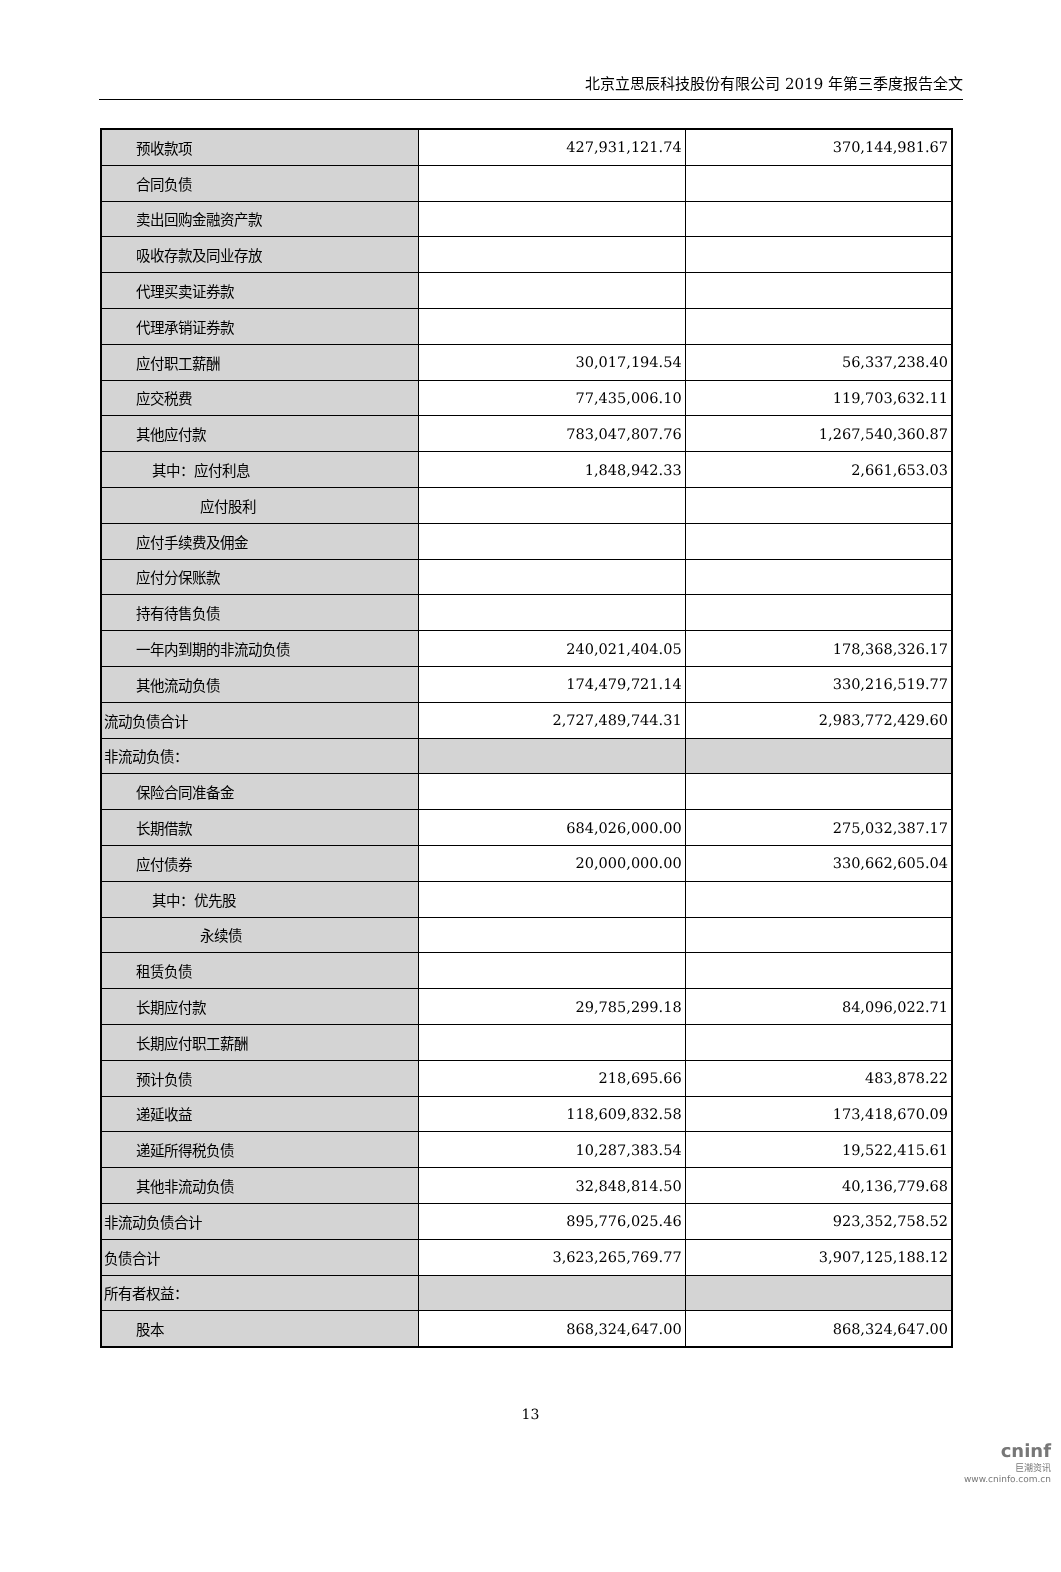北京立思辰科技股份有限公司 2019 年第三季度报告全文
| 预收款项 | 427,931,121.74 | 370,144,981.67 |
| 合同负债 | | |
| 卖出回购金融资产款 | | |
| 吸收存款及同业存放 | | |
| 代理买卖证券款 | | |
| 代理承销证券款 | | |
| 应付职工薪酬 | 30,017,194.54 | 56,337,238.40 |
| 应交税费 | 77,435,006.10 | 119,703,632.11 |
| 其他应付款 | 783,047,807.76 | 1,267,540,360.87 |
| 其中：应付利息 | 1,848,942.33 | 2,661,653.03 |
| 应付股利 | | |
| 应付手续费及佣金 | | |
| 应付分保账款 | | |
| 持有待售负债 | | |
| 一年内到期的非流动负债 | 240,021,404.05 | 178,368,326.17 |
| 其他流动负债 | 174,479,721.14 | 330,216,519.77 |
| 流动负债合计 | 2,727,489,744.31 | 2,983,772,429.60 |
| 非流动负债： | | |
| 保险合同准备金 | | |
| 长期借款 | 684,026,000.00 | 275,032,387.17 |
| 应付债券 | 20,000,000.00 | 330,662,605.04 |
| 其中：优先股 | | |
| 永续债 | | |
| 租赁负债 | | |
| 长期应付款 | 29,785,299.18 | 84,096,022.71 |
| 长期应付职工薪酬 | | |
| 预计负债 | 218,695.66 | 483,878.22 |
| 递延收益 | 118,609,832.58 | 173,418,670.09 |
| 递延所得税负债 | 10,287,383.54 | 19,522,415.61 |
| 其他非流动负债 | 32,848,814.50 | 40,136,779.68 |
| 非流动负债合计 | 895,776,025.46 | 923,352,758.52 |
| 负债合计 | 3,623,265,769.77 | 3,907,125,188.12 |
| 所有者权益： | | |
| 股本 | 868,324,647.00 | 868,324,647.00 |
13
cninf
巨潮资讯
www.cninfo.com.cn